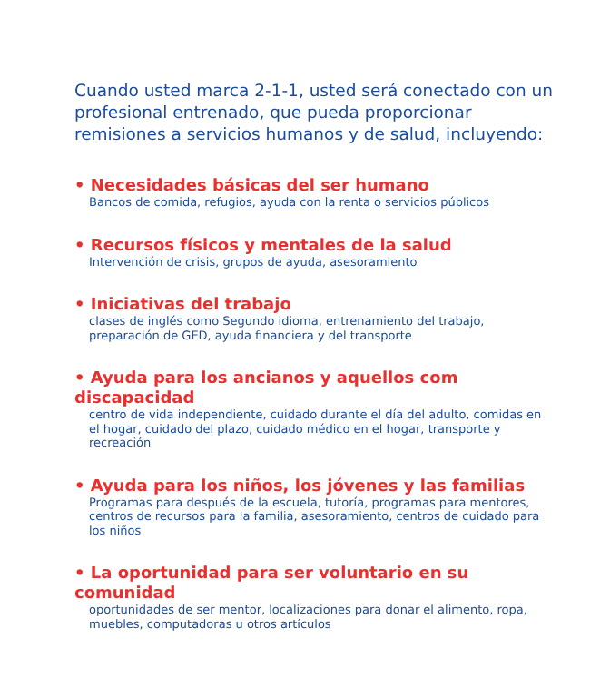Cuando usted marca 2-1-1, usted será conectado con un profesional entrenado, que pueda proporcionar remisiones a servicios humanos y de salud, incluyendo:
• Necesidades básicas del ser humano
Bancos de comida, refugios, ayuda con la renta o servicios públicos
• Recursos físicos y mentales de la salud
Intervención de crisis, grupos de ayuda, asesoramiento
• Iniciativas del trabajo
clases de inglés como Segundo idioma, entrenamiento del trabajo, preparación de GED, ayuda financiera y del transporte
• Ayuda para los ancianos y aquellos com discapacidad
centro de vida independiente, cuidado durante el día del adulto, comidas en el hogar, cuidado del plazo, cuidado médico en el hogar, transporte y recreación
• Ayuda para los niños, los jóvenes y las familias
Programas para después de la escuela, tutoría, programas para mentores, centros de recursos para la familia, asesoramiento, centros de cuidado para los niños
• La oportunidad para ser voluntario en su comunidad
oportunidades de ser mentor, localizaciones para donar el alimento, ropa, muebles, computadoras u otros artículos